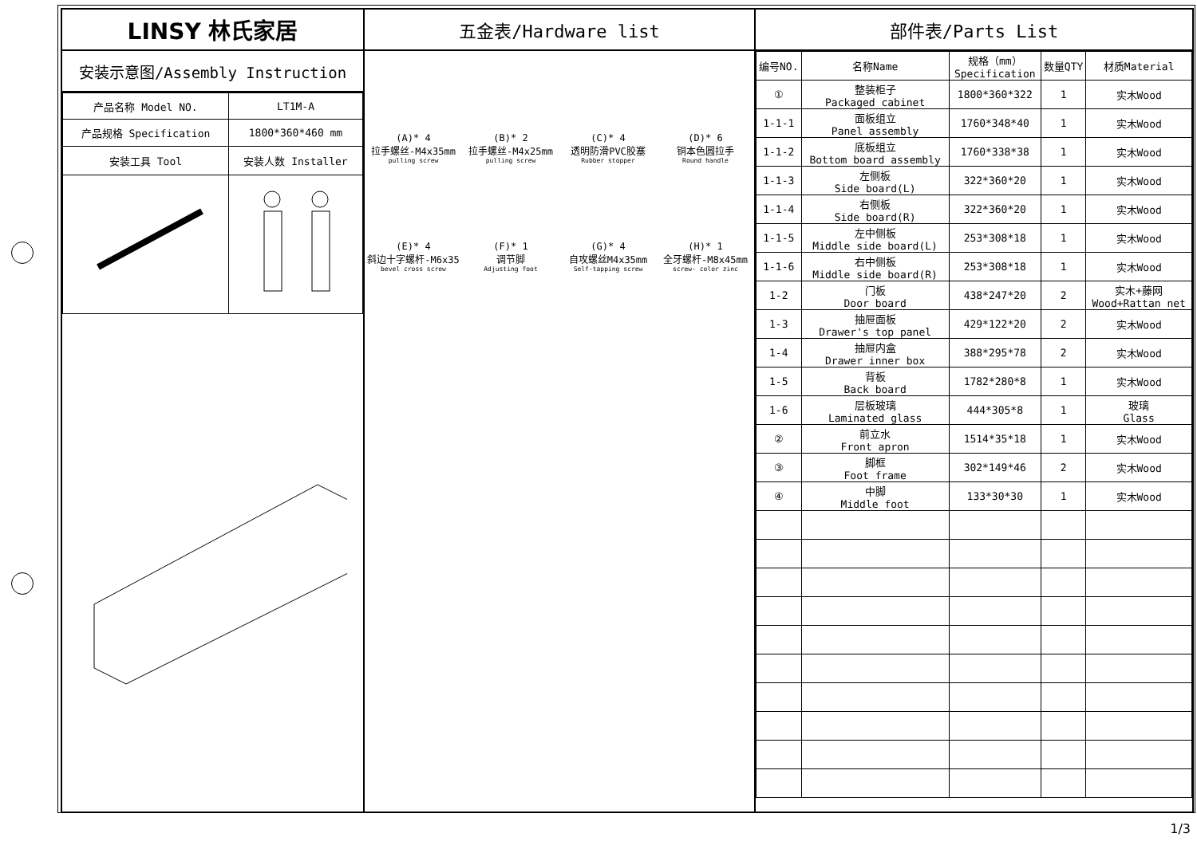LINSY 林氏家居
安装示意图/Assembly Instruction
| 产品名称 Model NO. | LT1M-A |
| 产品规格 Specification | 1800*360*460 mm |
| 安装工具 Tool | 安装人数 Installer |
五金表/Hardware list
(A)* 4
拉手螺丝-M4x35mm
pulling screw
(B)* 2
拉手螺丝-M4x25mm
pulling screw
(C)* 4
透明防滑PVC胶塞
Rubber stopper
(D)* 6
铜本色圆拉手
Round handle
(E)* 4
斜边十字螺杆-M6x35
bevel cross screw
(F)* 1
调节脚
Adjusting foot
(G)* 4
自攻螺丝M4x35mm
Self-tapping screw
(H)* 1
全牙螺杆-M8x45mm
screw- color zinc
部件表/Parts List
| 编号NO. | 名称Name | 规格（mm） Specification | 数量QTY | 材质Material |
| --- | --- | --- | --- | --- |
| ① | 整装柜子 Packaged cabinet | 1800*360*322 | 1 | 实木Wood |
| 1-1-1 | 面板组立 Panel assembly | 1760*348*40 | 1 | 实木Wood |
| 1-1-2 | 底板组立 Bottom board assembly | 1760*338*38 | 1 | 实木Wood |
| 1-1-3 | 左侧板 Side board(L) | 322*360*20 | 1 | 实木Wood |
| 1-1-4 | 右侧板 Side board(R) | 322*360*20 | 1 | 实木Wood |
| 1-1-5 | 左中侧板 Middle side board(L) | 253*308*18 | 1 | 实木Wood |
| 1-1-6 | 右中侧板 Middle side board(R) | 253*308*18 | 1 | 实木Wood |
| 1-2 | 门板 Door board | 438*247*20 | 2 | 实木+藤网 Wood+Rattan net |
| 1-3 | 抽屉面板 Drawer's top panel | 429*122*20 | 2 | 实木Wood |
| 1-4 | 抽屉内盒 Drawer inner box | 388*295*78 | 2 | 实木Wood |
| 1-5 | 背板 Back board | 1782*280*8 | 1 | 实木Wood |
| 1-6 | 层板玻璃 Laminated glass | 444*305*8 | 1 | 玻璃 Glass |
| ② | 前立水 Front apron | 1514*35*18 | 1 | 实木Wood |
| ③ | 脚框 Foot frame | 302*149*46 | 2 | 实木Wood |
| ④ | 中脚 Middle foot | 133*30*30 | 1 | 实木Wood |
1/3